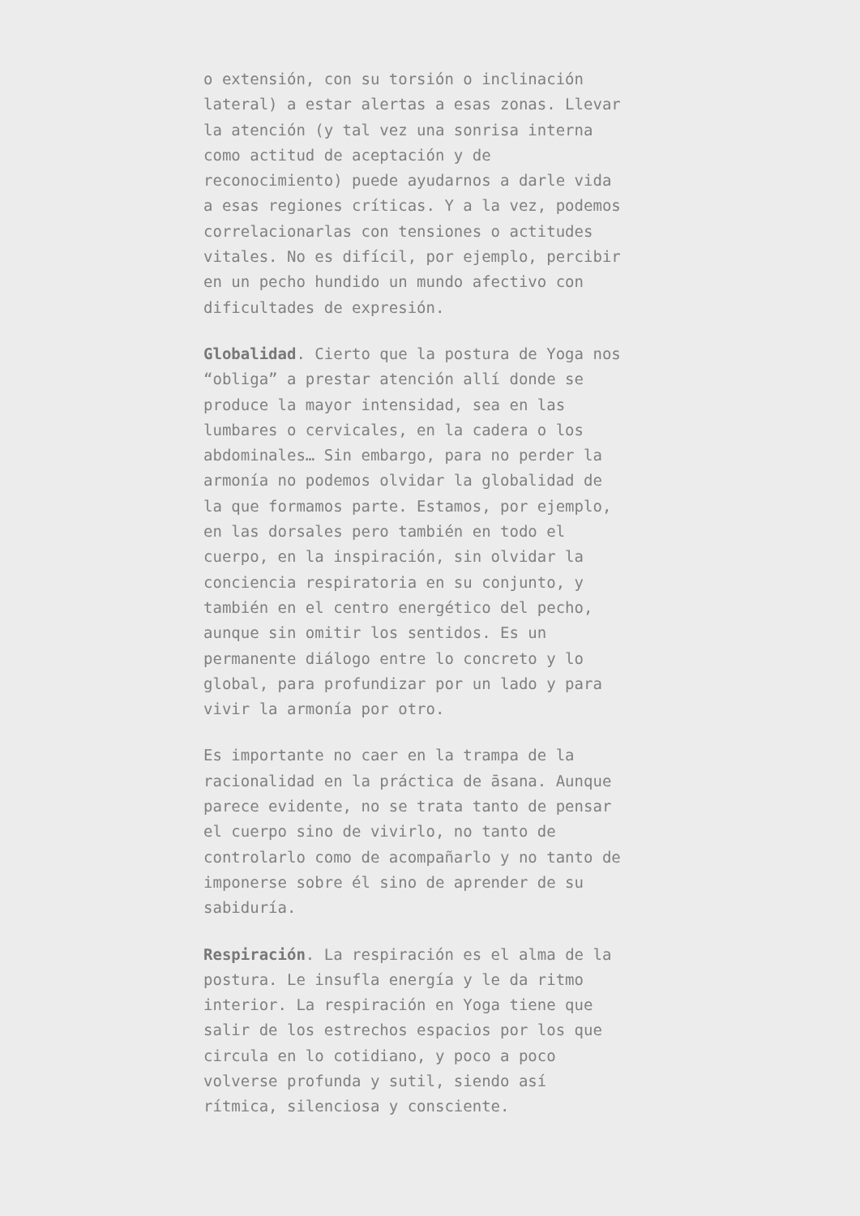o extensión, con su torsión o inclinación lateral) a estar alertas a esas zonas. Llevar la atención (y tal vez una sonrisa interna como actitud de aceptación y de reconocimiento) puede ayudarnos a darle vida a esas regiones críticas. Y a la vez, podemos correlacionarlas con tensiones o actitudes vitales. No es difícil, por ejemplo, percibir en un pecho hundido un mundo afectivo con dificultades de expresión.
Globalidad. Cierto que la postura de Yoga nos “obliga” a prestar atención allí donde se produce la mayor intensidad, sea en las lumbares o cervicales, en la cadera o los abdominales… Sin embargo, para no perder la armonía no podemos olvidar la globalidad de la que formamos parte. Estamos, por ejemplo, en las dorsales pero también en todo el cuerpo, en la inspiración, sin olvidar la conciencia respiratoria en su conjunto, y también en el centro energético del pecho, aunque sin omitir los sentidos. Es un permanente diálogo entre lo concreto y lo global, para profundizar por un lado y para vivir la armonía por otro.
Es importante no caer en la trampa de la racionalidad en la práctica de āsana. Aunque parece evidente, no se trata tanto de pensar el cuerpo sino de vivirlo, no tanto de controlarlo como de acompañarlo y no tanto de imponerse sobre él sino de aprender de su sabiduría.
Respiración. La respiración es el alma de la postura. Le insufla energía y le da ritmo interior. La respiración en Yoga tiene que salir de los estrechos espacios por los que circula en lo cotidiano, y poco a poco volverse profunda y sutil, siendo así rítmica, silenciosa y consciente.